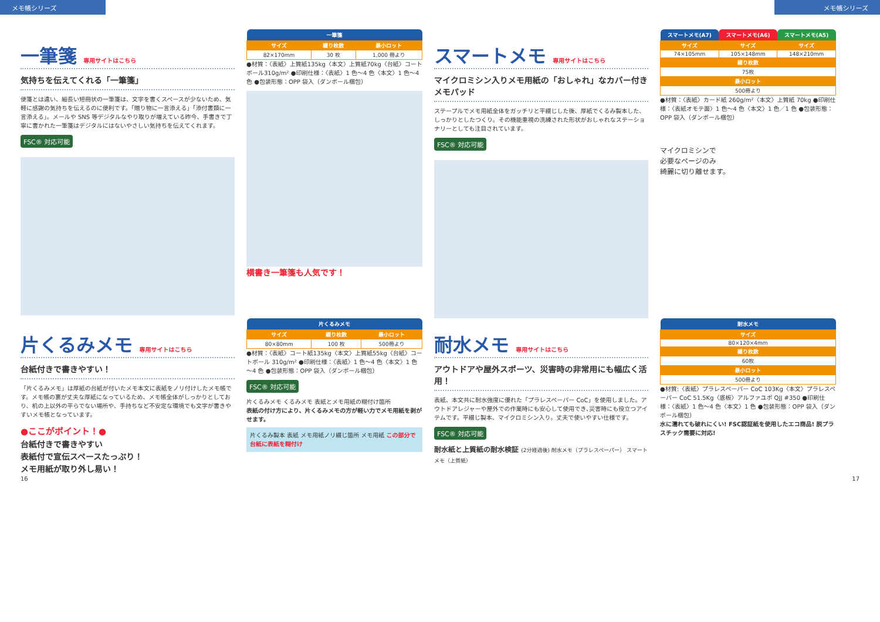メモ帳シリーズ メモ帳シリーズ
一筆箋 専用サイトはこちら
気持ちを伝えてくれる「一筆箋」
便箋とは違い、細長い短冊状の一筆箋は、文字を書くスペースが少ないため、気軽に感謝の気持ちを伝えるのに便利です。「贈り物に一言添える」「添付書類に一言添える」。メールや SNS 等デジタルなやり取りが増えている昨今、手書きで丁寧に書かれた一筆箋はデジタルにはないやさしい気持ちを伝えてくれます。
FSC® 対応可能
| 一筆箋 | | |
| --- | --- | --- |
| サイズ | 綴り枚数 | 最小ロット |
| 82×170mm | 30 枚 | 1,000 冊より |
●材質：〈表紙〉上質紙135kg〈本文〉上質紙70kg〈台紙〉コートボール310g/m² ●印刷仕様：〈表紙〉1 色～4 色〈本文〉1 色～4 色 ●包装形態：OPP 袋入（ダンボール梱包）
横書き一筆箋も人気です！
スマートメモ 専用サイトはこちら
マイクロミシン入りメモ用紙の「おしゃれ」なカバー付きメモパッド
ステープルでメモ用紙全体をガッチリと平綴じした後、厚紙でくるみ製本した、しっかりとしたつくり。その機能重視の洗練された形状がおしゃれなステーショナリーとしても注目されています。
FSC® 対応可能
| スマートメモ(A7) | スマートメモ(A6) | スマートメモ(A5) |
| --- | --- | --- |
| サイズ | サイズ | サイズ |
| 74×105mm | 105×148mm | 148×210mm |
| 綴り枚数 | | |
| 75枚 | | |
| 最小ロット | | |
| 500冊より | | |
●材質：〈表紙〉カード紙 260g/m²〈本文〉上質紙 70kg ●印刷仕様：〈表紙オモテ面〉1 色～4 色〈本文〉1 色／1 色 ●包装形態：OPP 袋入（ダンボール梱包）
マイクロミシンで
必要なページのみ
綺麗に切り離せます。
片くるみメモ 専用サイトはこちら
台紙付きで書きやすい！
「片くるみメモ」は厚紙の台紙が付いたメモ本文に表紙をノリ付けしたメモ帳です。メモ帳の裏が丈夫な厚紙になっているため、メモ帳全体がしっかりとしており、机の上以外の平らでない場所や、手持ちなど不安定な環境でも文字が書きやすいメモ帳となっています。
●ここがポイント！●
台紙付きで書きやすい
表紙付で宣伝スペースたっぷり！
メモ用紙が取り外し易い！
| 片くるみメモ | | |
| --- | --- | --- |
| サイズ | 綴り枚数 | 最小ロット |
| 80×80mm | 100 枚 | 500冊より |
●材質：〈表紙〉コート紙135kg〈本文〉上質紙55kg〈台紙〉コートボール 310g/m² ●印刷仕様：〈表紙〉1 色～4 色〈本文〉1 色～4 色 ●包装形態：OPP 袋入（ダンボール梱包）
FSC® 対応可能
片くるみメモ くるみメモ 表紙とメモ用紙の糊付け箇所
表紙の付け方により、片くるみメモの方が軽い力でメモ用紙を剥がせます。
片くるみ製本 表紙 メモ用紙ノリ綴じ箇所 メモ用紙 この部分で台紙に表紙を糊付け
耐水メモ 専用サイトはこちら
アウトドアや屋外スポーツ、災害時の非常用にも幅広く活用！
表紙、本文共に耐水強度に優れた「プラレスペーパー CoC」を使用しました。アウトドアレジャーや屋外での作業時にも安心して使用でき､災害時にも役立つアイテムです。平綴じ製本、マイクロミシン入り。丈夫で使いやすい仕様です。
FSC® 対応可能
耐水紙と上質紙の耐水検証 (2分経過後) 耐水メモ（プラレスペーパー） スマートメモ（上質紙）
| 耐水メモ |
| --- |
| サイズ |
| 80×120×4mm |
| 綴り枚数 |
| 60枚 |
| 最小ロット |
| 500冊より |
●材質:〈表紙〉プラレスペーパー CoC 103Kg〈本文〉プラレスペーパー CoC 51.5Kg〈底板〉アルファユポ QJJ #350 ●印刷仕様：〈表紙〉1 色～4 色〈本文〉1 色 ●包装形態：OPP 袋入（ダンボール梱包）
水に濡れても破れにくい! FSC認証紙を使用したエコ商品! 脱プラスチック需要に対応!
16 17